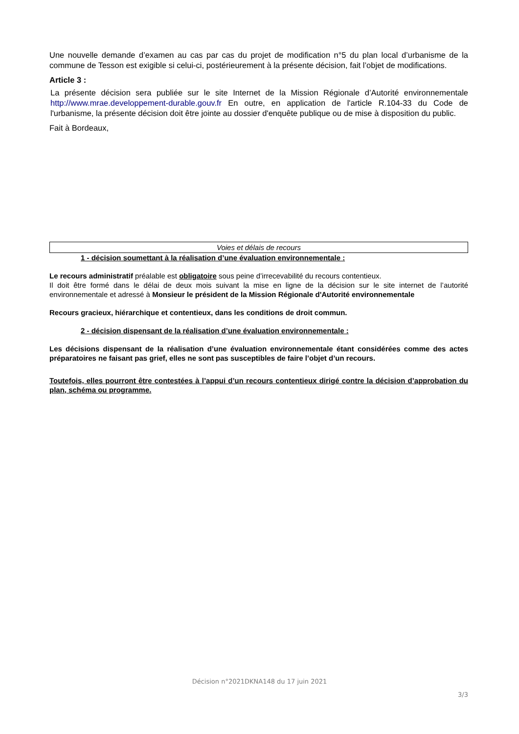Une nouvelle demande d’examen au cas par cas du projet de modification n°5 du plan local d’urbanisme de la commune de Tesson est exigible si celui-ci, postérieurement à la présente décision, fait l’objet de modifications.
Article 3 :
La présente décision sera publiée sur le site Internet de la Mission Régionale d’Autorité environnementale http://www.mrae.developpement-durable.gouv.fr En outre, en application de l'article R.104-33 du Code de l'urbanisme, la présente décision doit être jointe au dossier d'enquête publique ou de mise à disposition du public.
Fait à Bordeaux,
Voies et délais de recours
1 - décision soumettant à la réalisation d’une évaluation environnementale :
Le recours administratif préalable est obligatoire sous peine d’irrecevabilité du recours contentieux.
Il doit être formé dans le délai de deux mois suivant la mise en ligne de la décision sur le site internet de l’autorité environnementale et adressé à Monsieur le président de la Mission Régionale d'Autorité environnementale
Recours gracieux, hiérarchique et contentieux, dans les conditions de droit commun.
2 - décision dispensant de la réalisation d’une évaluation environnementale :
Les décisions dispensant de la réalisation d’une évaluation environnementale étant considérées comme des actes préparatoires ne faisant pas grief, elles ne sont pas susceptibles de faire l’objet d’un recours.
Toutefois, elles pourront être contestées à l’appui d’un recours contentieux dirigé contre la décision d’approbation du plan, schéma ou programme.
Décision n°2021DKNA148 du 17 juin 2021
3/3